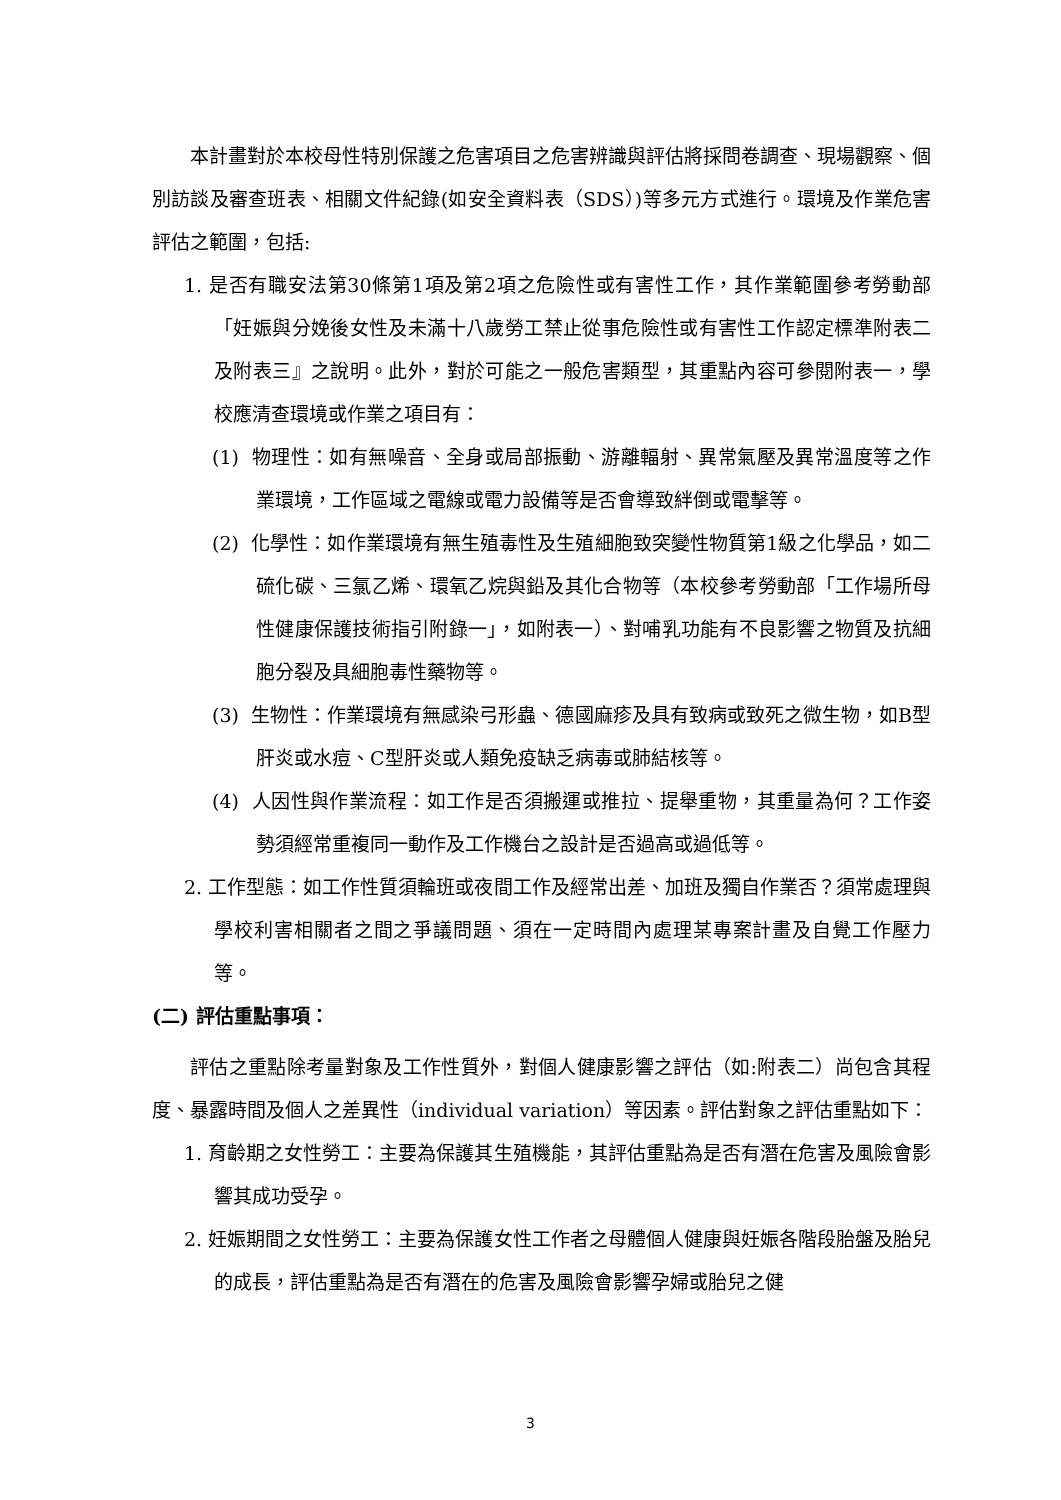本計畫對於本校母性特別保護之危害項目之危害辨識與評估將採問卷調查、現場觀察、個別訪談及審查班表、相關文件紀錄(如安全資料表（SDS）)等多元方式進行。環境及作業危害評估之範圍，包括:
1. 是否有職安法第30條第1項及第2項之危險性或有害性工作，其作業範圍參考勞動部「妊娠與分娩後女性及未滿十八歲勞工禁止從事危險性或有害性工作認定標準附表二及附表三』之說明。此外，對於可能之一般危害類型，其重點內容可參閱附表一，學校應清查環境或作業之項目有：
(1) 物理性：如有無噪音、全身或局部振動、游離輻射、異常氣壓及異常溫度等之作業環境，工作區域之電線或電力設備等是否會導致絆倒或電擊等。
(2) 化學性：如作業環境有無生殖毒性及生殖細胞致突變性物質第1級之化學品，如二硫化碳、三氯乙烯、環氧乙烷與鉛及其化合物等（本校參考勞動部「工作場所母性健康保護技術指引附錄一」，如附表一）、對哺乳功能有不良影響之物質及抗細胞分裂及具細胞毒性藥物等。
(3) 生物性：作業環境有無感染弓形蟲、德國麻疹及具有致病或致死之微生物，如B型肝炎或水痘、C型肝炎或人類免疫缺乏病毒或肺結核等。
(4) 人因性與作業流程：如工作是否須搬運或推拉、提舉重物，其重量為何？工作姿勢須經常重複同一動作及工作機台之設計是否過高或過低等。
2. 工作型態：如工作性質須輪班或夜間工作及經常出差、加班及獨自作業否？須常處理與學校利害相關者之間之爭議問題、須在一定時間內處理某專案計畫及自覺工作壓力等。
(二) 評估重點事項：
評估之重點除考量對象及工作性質外，對個人健康影響之評估（如:附表二）尚包含其程度、暴露時間及個人之差異性（individual variation）等因素。評估對象之評估重點如下：
1. 育齡期之女性勞工：主要為保護其生殖機能，其評估重點為是否有潛在危害及風險會影響其成功受孕。
2. 妊娠期間之女性勞工：主要為保護女性工作者之母體個人健康與妊娠各階段胎盤及胎兒的成長，評估重點為是否有潛在的危害及風險會影響孕婦或胎兒之健
3